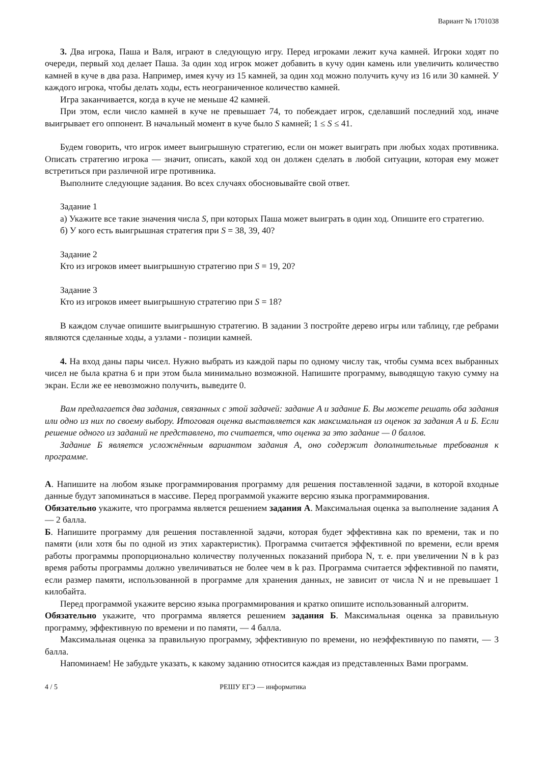Вариант № 1701038
3. Два игрока, Паша и Валя, играют в следующую игру. Перед игроками лежит куча камней. Игроки ходят по очереди, первый ход делает Паша. За один ход игрок может добавить в кучу один камень или увеличить количество камней в куче в два раза. Например, имея кучу из 15 камней, за один ход можно получить кучу из 16 или 30 камней. У каждого игрока, чтобы делать ходы, есть неограниченное количество камней.
Игра заканчивается, когда в куче не меньше 42 камней.
При этом, если число камней в куче не превышает 74, то побеждает игрок, сделавший последний ход, иначе выигрывает его оппонент. В начальный момент в куче было S камней; 1 ≤ S ≤ 41.
Будем говорить, что игрок имеет выигрышную стратегию, если он может выиграть при любых ходах противника. Описать стратегию игрока — значит, описать, какой ход он должен сделать в любой ситуации, которая ему может встретиться при различной игре противника.
Выполните следующие задания. Во всех случаях обосновывайте свой ответ.
Задание 1
а) Укажите все такие значения числа S, при которых Паша может выиграть в один ход. Опишите его стратегию.
б) У кого есть выигрышная стратегия при S = 38, 39, 40?
Задание 2
Кто из игроков имеет выигрышную стратегию при S = 19, 20?
Задание 3
Кто из игроков имеет выигрышную стратегию при S = 18?
В каждом случае опишите выигрышную стратегию. В задании 3 постройте дерево игры или таблицу, где ребрами являются сделанные ходы, а узлами - позиции камней.
4. На вход даны пары чисел. Нужно выбрать из каждой пары по одному числу так, чтобы сумма всех выбранных чисел не была кратна 6 и при этом была минимально возможной. Напишите программу, выводящую такую сумму на экран. Если же ее невозможно получить, выведите 0.
Вам предлагается два задания, связанных с этой задачей: задание А и задание Б. Вы можете решать оба задания или одно из них по своему выбору. Итоговая оценка выставляется как максимальная из оценок за задания А и Б. Если решение одного из заданий не представлено, то считается, что оценка за это задание — 0 баллов.
Задание Б является усложнённым вариантом задания А, оно содержит дополнительные требования к программе.
А. Напишите на любом языке программирования программу для решения поставленной задачи, в которой входные данные будут запоминаться в массиве. Перед программой укажите версию языка программирования.
Обязательно укажите, что программа является решением задания А. Максимальная оценка за выполнение задания А — 2 балла.
Б. Напишите программу для решения поставленной задачи, которая будет эффективна как по времени, так и по памяти (или хотя бы по одной из этих характеристик). Программа считается эффективной по времени, если время работы программы пропорционально количеству полученных показаний прибора N, т. е. при увеличении N в k раз время работы программы должно увеличиваться не более чем в k раз. Программа считается эффективной по памяти, если размер памяти, использованной в программе для хранения данных, не зависит от числа N и не превышает 1 килобайта.
Перед программой укажите версию языка программирования и кратко опишите использованный алгоритм.
Обязательно укажите, что программа является решением задания Б. Максимальная оценка за правильную программу, эффективную по времени и по памяти, — 4 балла.
Максимальная оценка за правильную программу, эффективную по времени, но неэффективную по памяти, — 3 балла.
Напоминаем! Не забудьте указать, к какому заданию относится каждая из представленных Вами программ.
4 / 5 РЕШУ ЕГЭ — информатика